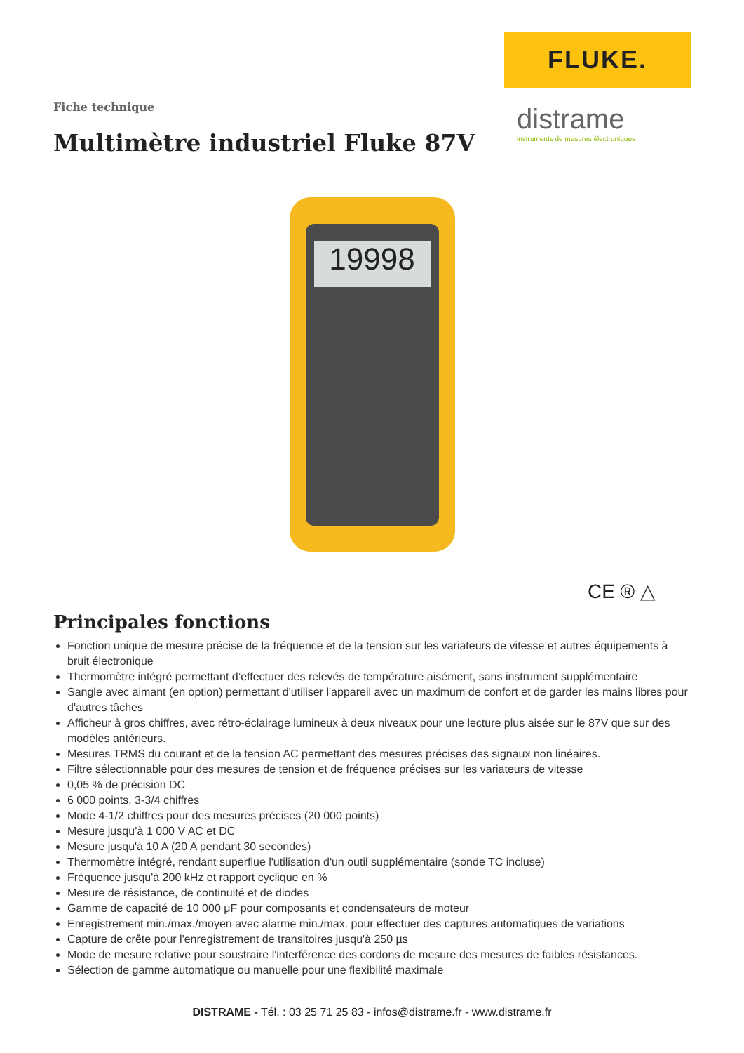FLUKE.
distrame
instruments de mesures électroniques
Fiche technique
Multimètre industriel Fluke 87V
19998
CE ® △
Principales fonctions
Fonction unique de mesure précise de la fréquence et de la tension sur les variateurs de vitesse et autres équipements à bruit électronique
Thermomètre intégré permettant d’effectuer des relevés de température aisément, sans instrument supplémentaire
Sangle avec aimant (en option) permettant d'utiliser l'appareil avec un maximum de confort et de garder les mains libres pour d'autres tâches
Afficheur à gros chiffres, avec rétro-éclairage lumineux à deux niveaux pour une lecture plus aisée sur le 87V que sur des modèles antérieurs.
Mesures TRMS du courant et de la tension AC permettant des mesures précises des signaux non linéaires.
Filtre sélectionnable pour des mesures de tension et de fréquence précises sur les variateurs de vitesse
0,05 % de précision DC
6 000 points, 3-3/4 chiffres
Mode 4-1/2 chiffres pour des mesures précises (20 000 points)
Mesure jusqu’à 1 000 V AC et DC
Mesure jusqu'à 10 A (20 A pendant 30 secondes)
Thermomètre intégré, rendant superflue l'utilisation d'un outil supplémentaire (sonde TC incluse)
Fréquence jusqu'à 200 kHz et rapport cyclique en %
Mesure de résistance, de continuité et de diodes
Gamme de capacité de 10 000 μF pour composants et condensateurs de moteur
Enregistrement min./max./moyen avec alarme min./max. pour effectuer des captures automatiques de variations
Capture de crête pour l'enregistrement de transitoires jusqu'à 250 µs
Mode de mesure relative pour soustraire l'interférence des cordons de mesure des mesures de faibles résistances.
Sélection de gamme automatique ou manuelle pour une flexibilité maximale
DISTRAME - Tél. : 03 25 71 25 83 - infos@distrame.fr - www.distrame.fr